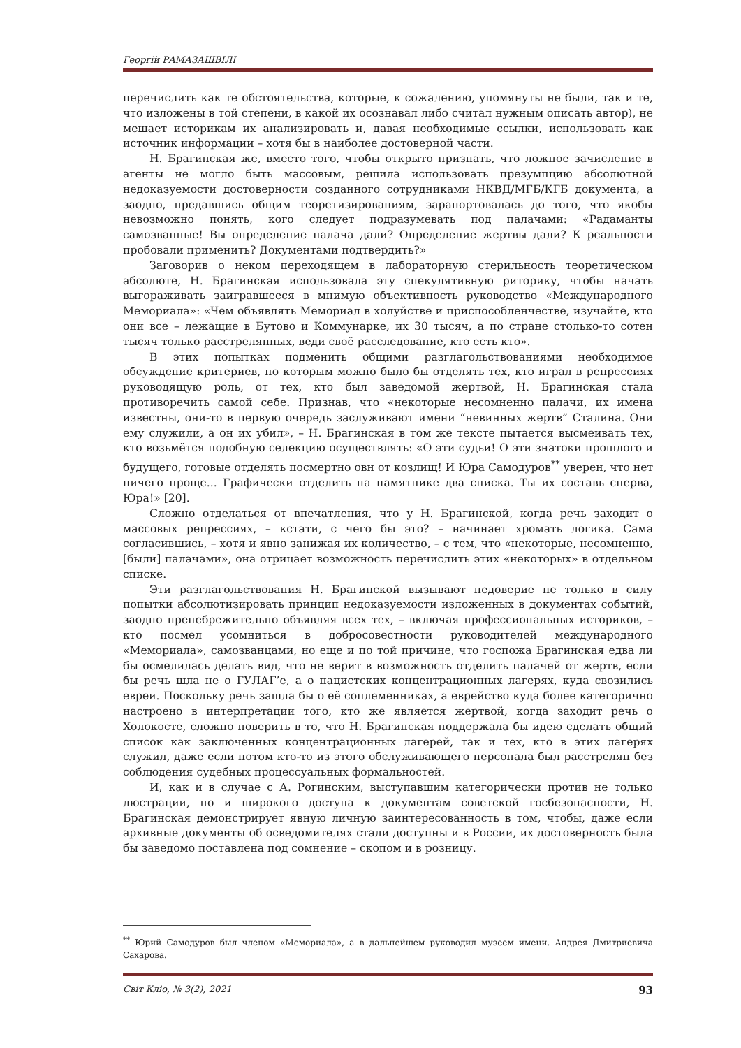Георгій РАМАЗАШВІЛІ
перечислить как те обстоятельства, которые, к сожалению, упомянуты не были, так и те, что изложены в той степени, в какой их осознавал либо считал нужным описать автор), не мешает историкам их анализировать и, давая необходимые ссылки, использовать как источник информации – хотя бы в наиболее достоверной части.
Н. Брагинская же, вместо того, чтобы открыто признать, что ложное зачисление в агенты не могло быть массовым, решила использовать презумпцию абсолютной недоказуемости достоверности созданного сотрудниками НКВД/МГБ/КГБ документа, а заодно, предавшись общим теоретизированиям, зарапортовалась до того, что якобы невозможно понять, кого следует подразумевать под палачами: «Радаманты самозванные! Вы определение палача дали? Определение жертвы дали? К реальности пробовали применить? Документами подтвердить?»
Заговорив о неком переходящем в лабораторную стерильность теоретическом абсолюте, Н. Брагинская использовала эту спекулятивную риторику, чтобы начать выгораживать заигравшееся в мнимую объективность руководство «Международного Мемориала»: «Чем объявлять Мемориал в холуйстве и приспособленчестве, изучайте, кто они все – лежащие в Бутово и Коммунарке, их 30 тысяч, а по стране столько-то сотен тысяч только расстрелянных, веди своё расследование, кто есть кто».
В этих попытках подменить общими разглагольствованиями необходимое обсуждение критериев, по которым можно было бы отделять тех, кто играл в репрессиях руководящую роль, от тех, кто был заведомой жертвой, Н. Брагинская стала противоречить самой себе. Признав, что «некоторые несомненно палачи, их имена известны, они-то в первую очередь заслуживают имени “невинных жертв” Сталина. Они ему служили, а он их убил», – Н. Брагинская в том же тексте пытается высмеивать тех, кто возьмётся подобную селекцию осуществлять: «О эти судьи! О эти знатоки прошлого и будущего, готовые отделять посмертно овн от козлищ! И Юра Самодуров<sup>**</sup> уверен, что нет ничего проще... Графически отделить на памятнике два списка. Ты их составь сперва, Юра!» [20].
Сложно отделаться от впечатления, что у Н. Брагинской, когда речь заходит о массовых репрессиях, – кстати, с чего бы это? – начинает хромать логика. Сама согласившись, – хотя и явно занижая их количество, – с тем, что «некоторые, несомненно, [были] палачами», она отрицает возможность перечислить этих «некоторых» в отдельном списке.
Эти разглагольствования Н. Брагинской вызывают недоверие не только в силу попытки абсолютизировать принцип недоказуемости изложенных в документах событий, заодно пренебрежительно объявляя всех тех, – включая профессиональных историков, – кто посмел усомниться в добросовестности руководителей международного «Мемориала», самозванцами, но еще и по той причине, что госпожа Брагинская едва ли бы осмелилась делать вид, что не верит в возможность отделить палачей от жертв, если бы речь шла не о ГУЛАГ’е, а о нацистских концентрационных лагерях, куда свозились евреи. Поскольку речь зашла бы о её соплеменниках, а еврейство куда более категорично настроено в интерпретации того, кто же является жертвой, когда заходит речь о Холокосте, сложно поверить в то, что Н. Брагинская поддержала бы идею сделать общий список как заключенных концентрационных лагерей, так и тех, кто в этих лагерях служил, даже если потом кто-то из этого обслуживающего персонала был расстрелян без соблюдения судебных процессуальных формальностей.
И, как и в случае с А. Рогинским, выступавшим категорически против не только люстрации, но и широкого доступа к документам советской госбезопасности, Н. Брагинская демонстрирует явную личную заинтересованность в том, чтобы, даже если архивные документы об осведомителях стали доступны и в России, их достоверность была бы заведомо поставлена под сомнение – скопом и в розницу.
<sup>**</sup> Юрий Самодуров был членом «Мемориала», а в дальнейшем руководил музеем имени. Андрея Дмитриевича Сахарова.
Світ Кліо, № 3(2), 2021 93